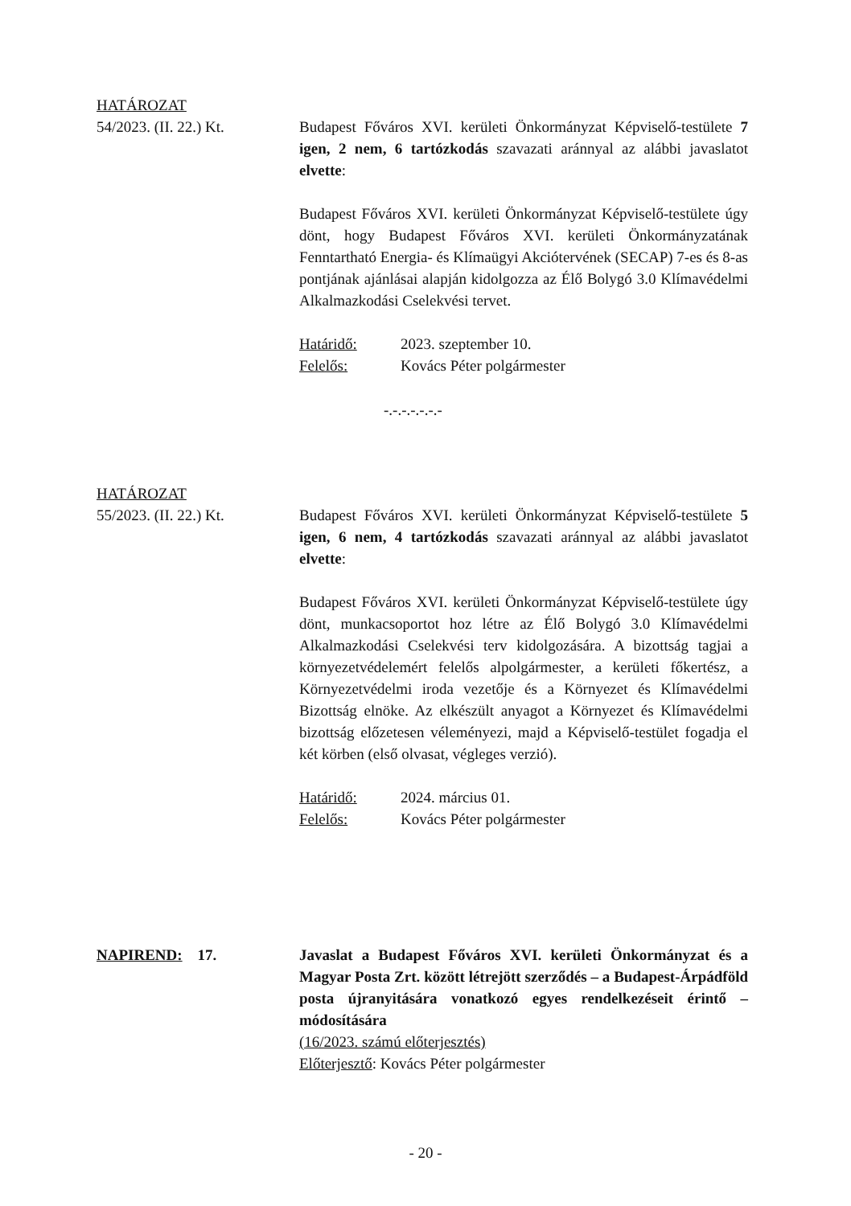HATÁROZAT
54/2023. (II. 22.) Kt.
Budapest Főváros XVI. kerületi Önkormányzat Képviselő-testülete 7 igen, 2 nem, 6 tartózkodás szavazati aránnyal az alábbi javaslatot elvette:
Budapest Főváros XVI. kerületi Önkormányzat Képviselő-testülete úgy dönt, hogy Budapest Főváros XVI. kerületi Önkormányzatának Fenntartható Energia- és Klímaügyi Akciótervének (SECAP) 7-es és 8-as pontjának ajánlásai alapján kidolgozza az Élő Bolygó 3.0 Klímavédelmi Alkalmazkodási Cselekvési tervet.
Határidő: 2023. szeptember 10.
Felelős: Kovács Péter polgármester
-.-.-.-.-.-.-
HATÁROZAT
55/2023. (II. 22.) Kt.
Budapest Főváros XVI. kerületi Önkormányzat Képviselő-testülete 5 igen, 6 nem, 4 tartózkodás szavazati aránnyal az alábbi javaslatot elvette:
Budapest Főváros XVI. kerületi Önkormányzat Képviselő-testülete úgy dönt, munkacsoportot hoz létre az Élő Bolygó 3.0 Klímavédelmi Alkalmazkodási Cselekvési terv kidolgozására. A bizottság tagjai a környezetvédelemért felelős alpolgármester, a kerületi főkertész, a Környezetvédelmi iroda vezetője és a Környezet és Klímavédelmi Bizottság elnöke. Az elkészült anyagot a Környezet és Klímavédelmi bizottság előzetesen véleményezi, majd a Képviselő-testület fogadja el két körben (első olvasat, végleges verzió).
Határidő: 2024. március 01.
Felelős: Kovács Péter polgármester
NAPIREND: 17. Javaslat a Budapest Főváros XVI. kerületi Önkormányzat és a Magyar Posta Zrt. között létrejött szerződés – a Budapest-Árpádföld posta újranyitására vonatkozó egyes rendelkezéseit érintő – módosítására
(16/2023. számú előterjesztés)
Előterjesztő: Kovács Péter polgármester
- 20 -